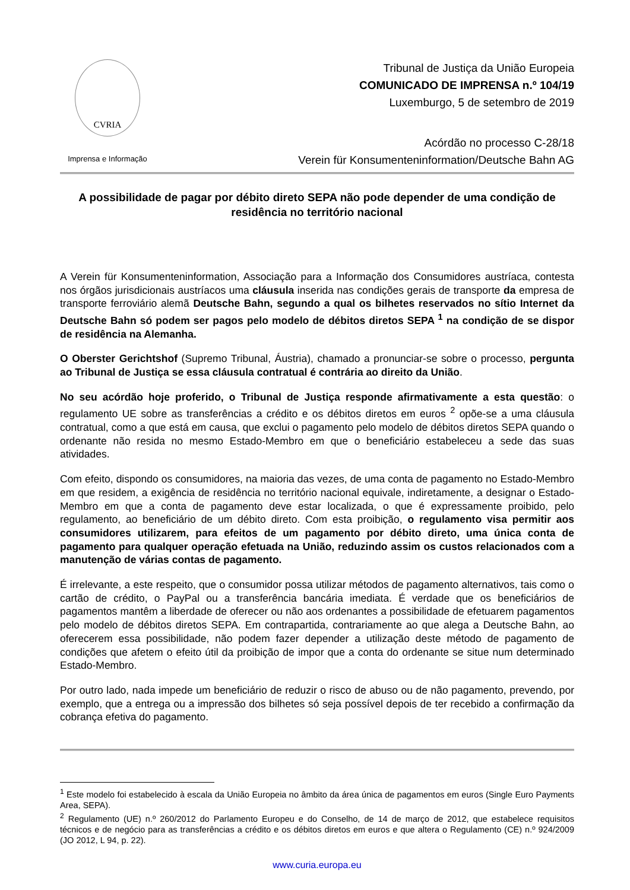CVRIA
Imprensa e Informação
Tribunal de Justiça da União Europeia
COMUNICADO DE IMPRENSA n.º 104/19
Luxemburgo, 5 de setembro de 2019
Acórdão no processo C-28/18
Verein für Konsumenteninformation/Deutsche Bahn AG
A possibilidade de pagar por débito direto SEPA não pode depender de uma condição de residência no território nacional
A Verein für Konsumenteninformation, Associação para a Informação dos Consumidores austríaca, contesta nos órgãos jurisdicionais austríacos uma cláusula inserida nas condições gerais de transporte da empresa de transporte ferroviário alemã Deutsche Bahn, segundo a qual os bilhetes reservados no sítio Internet da Deutsche Bahn só podem ser pagos pelo modelo de débitos diretos SEPA <sup>1</sup> na condição de se dispor de residência na Alemanha.
O Oberster Gerichtshof (Supremo Tribunal, Áustria), chamado a pronunciar-se sobre o processo, pergunta ao Tribunal de Justiça se essa cláusula contratual é contrária ao direito da União.
No seu acórdão hoje proferido, o Tribunal de Justiça responde afirmativamente a esta questão: o regulamento UE sobre as transferências a crédito e os débitos diretos em euros <sup>2</sup> opõe-se a uma cláusula contratual, como a que está em causa, que exclui o pagamento pelo modelo de débitos diretos SEPA quando o ordenante não resida no mesmo Estado-Membro em que o beneficiário estabeleceu a sede das suas atividades.
Com efeito, dispondo os consumidores, na maioria das vezes, de uma conta de pagamento no Estado-Membro em que residem, a exigência de residência no território nacional equivale, indiretamente, a designar o Estado-Membro em que a conta de pagamento deve estar localizada, o que é expressamente proibido, pelo regulamento, ao beneficiário de um débito direto. Com esta proibição, o regulamento visa permitir aos consumidores utilizarem, para efeitos de um pagamento por débito direto, uma única conta de pagamento para qualquer operação efetuada na União, reduzindo assim os custos relacionados com a manutenção de várias contas de pagamento.
É irrelevante, a este respeito, que o consumidor possa utilizar métodos de pagamento alternativos, tais como o cartão de crédito, o PayPal ou a transferência bancária imediata. É verdade que os beneficiários de pagamentos mantêm a liberdade de oferecer ou não aos ordenantes a possibilidade de efetuarem pagamentos pelo modelo de débitos diretos SEPA. Em contrapartida, contrariamente ao que alega a Deutsche Bahn, ao oferecerem essa possibilidade, não podem fazer depender a utilização deste método de pagamento de condições que afetem o efeito útil da proibição de impor que a conta do ordenante se situe num determinado Estado-Membro.
Por outro lado, nada impede um beneficiário de reduzir o risco de abuso ou de não pagamento, prevendo, por exemplo, que a entrega ou a impressão dos bilhetes só seja possível depois de ter recebido a confirmação da cobrança efetiva do pagamento.
<sup>1</sup> Este modelo foi estabelecido à escala da União Europeia no âmbito da área única de pagamentos em euros (Single Euro Payments Area, SEPA).
<sup>2</sup> Regulamento (UE) n.º 260/2012 do Parlamento Europeu e do Conselho, de 14 de março de 2012, que estabelece requisitos técnicos e de negócio para as transferências a crédito e os débitos diretos em euros e que altera o Regulamento (CE) n.º 924/2009 (JO 2012, L 94, p. 22).
www.curia.europa.eu